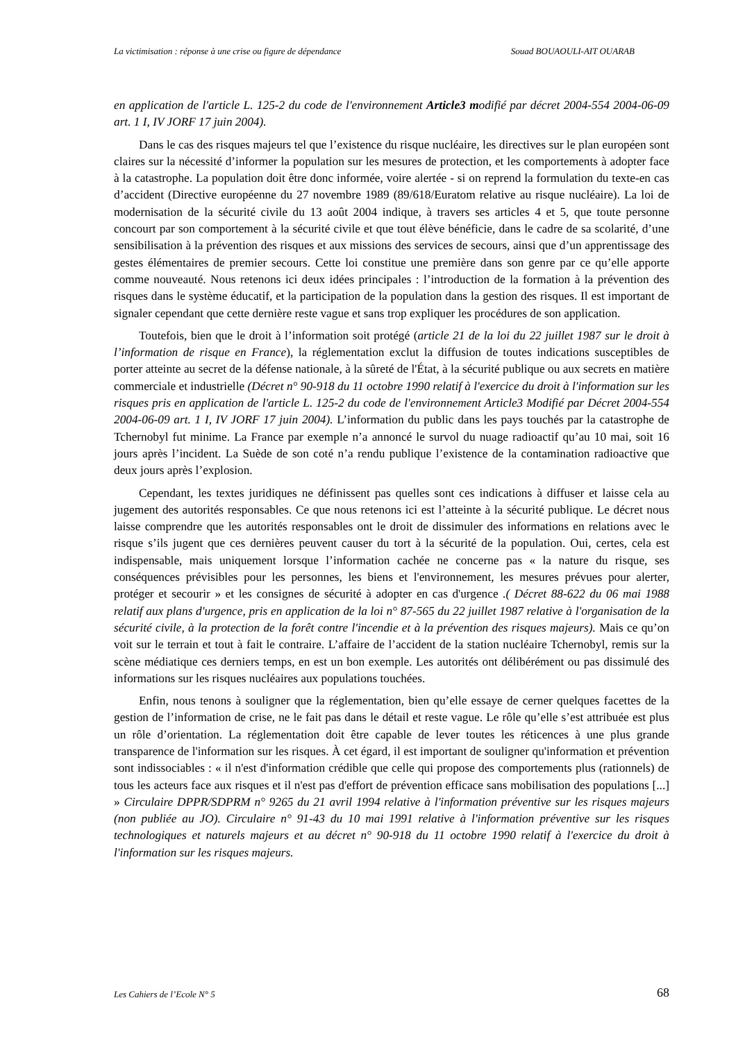La victimisation : réponse à une crise ou figure de dépendance Souad BOUAOULI-AIT OUARAB
en application de l'article L. 125-2 du code de l'environnement Article3 modifié par décret 2004-554 2004-06-09 art. 1 I, IV JORF 17 juin 2004).
Dans le cas des risques majeurs tel que l’existence du risque nucléaire, les directives sur le plan européen sont claires sur la nécessité d’informer la population sur les mesures de protection, et les comportements à adopter face à la catastrophe. La population doit être donc informée, voire alertée - si on reprend la formulation du texte-en cas d’accident (Directive européenne du 27 novembre 1989 (89/618/Euratom relative au risque nucléaire). La loi de modernisation de la sécurité civile du 13 août 2004 indique, à travers ses articles 4 et 5, que toute personne concourt par son comportement à la sécurité civile et que tout élève bénéficie, dans le cadre de sa scolarité, d’une sensibilisation à la prévention des risques et aux missions des services de secours, ainsi que d’un apprentissage des gestes élémentaires de premier secours. Cette loi constitue une première dans son genre par ce qu’elle apporte comme nouveauté. Nous retenons ici deux idées principales : l’introduction de la formation à la prévention des risques dans le système éducatif, et la participation de la population dans la gestion des risques. Il est important de signaler cependant que cette dernière reste vague et sans trop expliquer les procédures de son application.
Toutefois, bien que le droit à l’information soit protégé (article 21 de la loi du 22 juillet 1987 sur le droit à l’information de risque en France), la réglementation exclut la diffusion de toutes indications susceptibles de porter atteinte au secret de la défense nationale, à la sûreté de l'État, à la sécurité publique ou aux secrets en matière commerciale et industrielle (Décret n° 90-918 du 11 octobre 1990 relatif à l'exercice du droit à l'information sur les risques pris en application de l'article L. 125-2 du code de l'environnement Article3 Modifié par Décret 2004-554 2004-06-09 art. 1 I, IV JORF 17 juin 2004). L’information du public dans les pays touchés par la catastrophe de Tchernobyl fut minime. La France par exemple n’a annoncé le survol du nuage radioactif qu’au 10 mai, soit 16 jours après l’incident. La Suède de son coté n’a rendu publique l’existence de la contamination radioactive que deux jours après l’explosion.
Cependant, les textes juridiques ne définissent pas quelles sont ces indications à diffuser et laisse cela au jugement des autorités responsables. Ce que nous retenons ici est l’atteinte à la sécurité publique. Le décret nous laisse comprendre que les autorités responsables ont le droit de dissimuler des informations en relations avec le risque s’ils jugent que ces dernières peuvent causer du tort à la sécurité de la population. Oui, certes, cela est indispensable, mais uniquement lorsque l’information cachée ne concerne pas « la nature du risque, ses conséquences prévisibles pour les personnes, les biens et l'environnement, les mesures prévues pour alerter, protéger et secourir » et les consignes de sécurité à adopter en cas d'urgence .( Décret 88-622 du 06 mai 1988 relatif aux plans d'urgence, pris en application de la loi n° 87-565 du 22 juillet 1987 relative à l'organisation de la sécurité civile, à la protection de la forêt contre l'incendie et à la prévention des risques majeurs). Mais ce qu’on voit sur le terrain et tout à fait le contraire. L’affaire de l’accident de la station nucléaire Tchernobyl, remis sur la scène médiatique ces derniers temps, en est un bon exemple. Les autorités ont délibérément ou pas dissimulé des informations sur les risques nucléaires aux populations touchées.
Enfin, nous tenons à souligner que la réglementation, bien qu’elle essaye de cerner quelques facettes de la gestion de l’information de crise, ne le fait pas dans le détail et reste vague. Le rôle qu’elle s’est attribuée est plus un rôle d’orientation. La réglementation doit être capable de lever toutes les réticences à une plus grande transparence de l'information sur les risques. À cet égard, il est important de souligner qu'information et prévention sont indissociables : « il n'est d'information crédible que celle qui propose des comportements plus (rationnels) de tous les acteurs face aux risques et il n'est pas d'effort de prévention efficace sans mobilisation des populations [...] » Circulaire DPPR/SDPRM n° 9265 du 21 avril 1994 relative à l'information préventive sur les risques majeurs (non publiée au JO). Circulaire n° 91-43 du 10 mai 1991 relative à l'information préventive sur les risques technologiques et naturels majeurs et au décret n° 90-918 du 11 octobre 1990 relatif à l'exercice du droit à l'information sur les risques majeurs.
Les Cahiers de l’Ecole N° 5 68